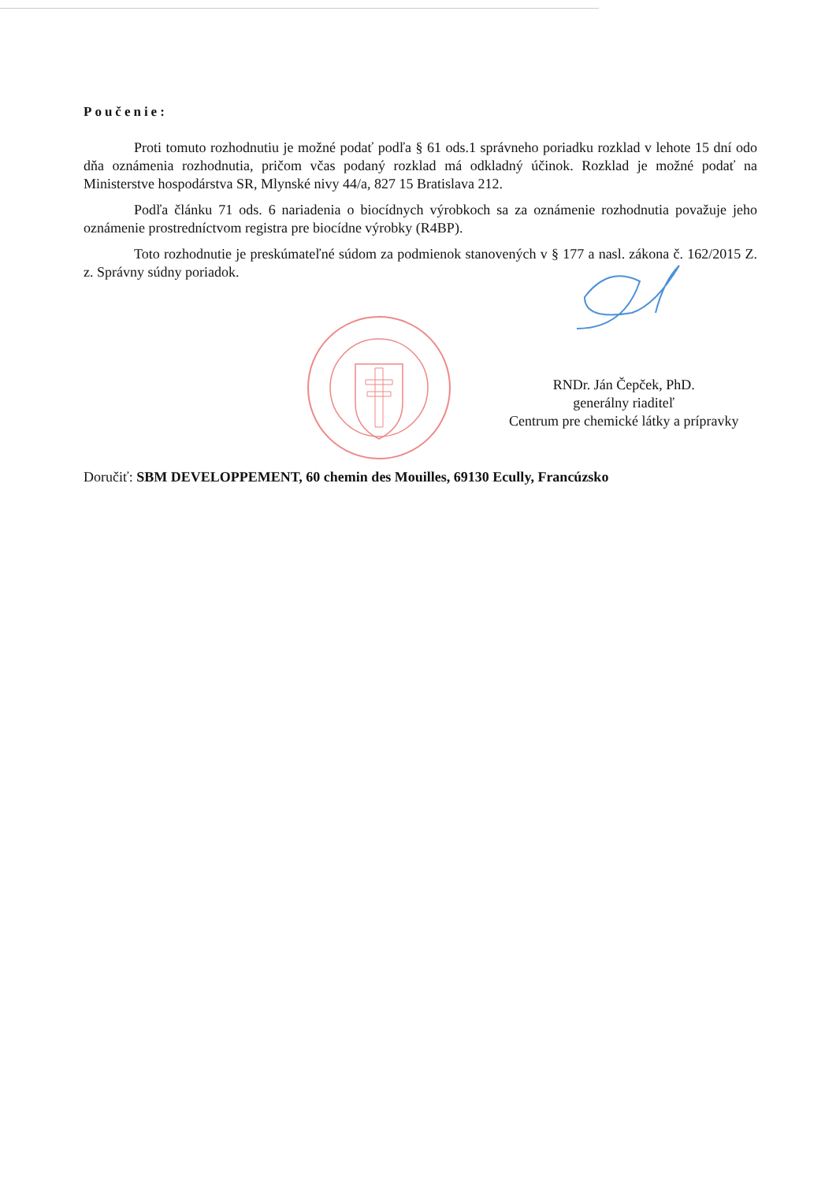Poučenie:
Proti tomuto rozhodnutiu je možné podať podľa § 61 ods.1 správneho poriadku rozklad v lehote 15 dní odo dňa oznámenia rozhodnutia, pričom včas podaný rozklad má odkladný účinok. Rozklad je možné podať na Ministerstve hospodárstva SR, Mlynské nivy 44/a, 827 15 Bratislava 212.
Podľa článku 71 ods. 6 nariadenia o biocídnych výrobkoch sa za oznámenie rozhodnutia považuje jeho oznámenie prostredníctvom registra pre biocídne výrobky (R4BP).
Toto rozhodnutie je preskúmateľné súdom za podmienok stanovených v § 177 a nasl. zákona č. 162/2015 Z. z. Správny súdny poriadok.
RNDr. Ján Čepček, PhD.
generálny riaditeľ
Centrum pre chemické látky a prípravky
Doručiť: SBM DEVELOPPEMENT, 60 chemin des Mouilles, 69130 Ecully, Francúzsko